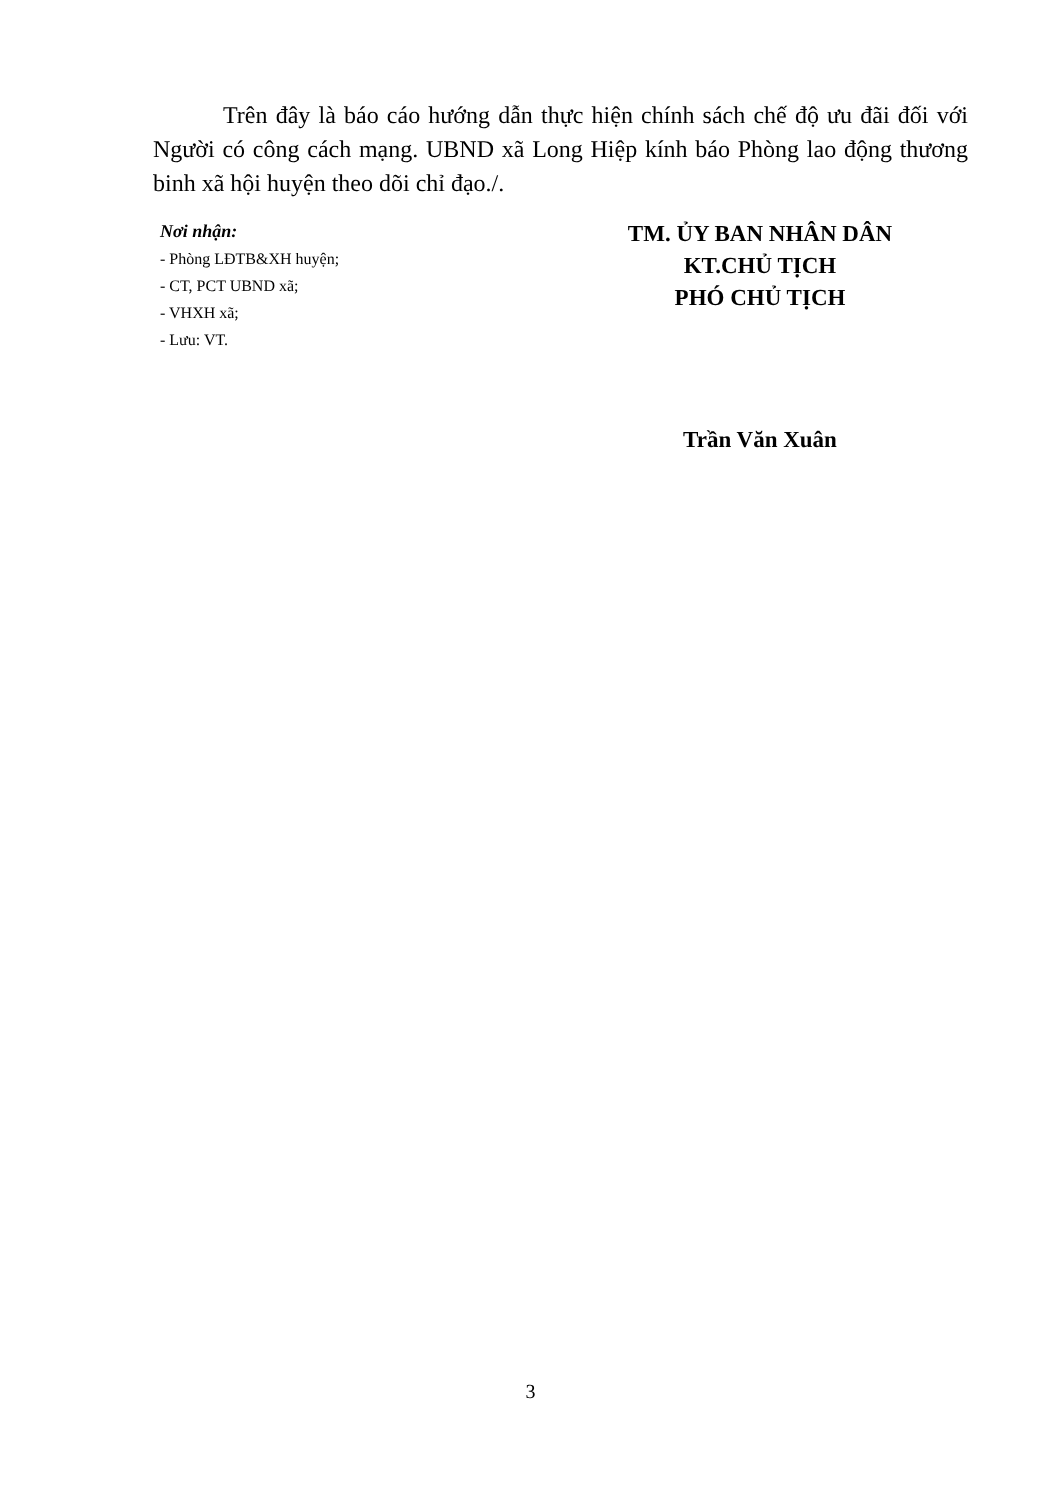Trên đây là báo cáo hướng dẫn thực hiện chính sách chế độ ưu đãi đối với Người có công cách mạng. UBND xã Long Hiệp kính báo Phòng lao động thương binh xã hội huyện theo dõi chỉ đạo./.
Nơi nhận:
- Phòng LĐTB&XH huyện;
- CT, PCT UBND xã;
- VHXH xã;
- Lưu: VT.
TM. ỦY BAN NHÂN DÂN
KT.CHỦ TỊCH
PHÓ CHỦ TỊCH
Trần Văn Xuân
3